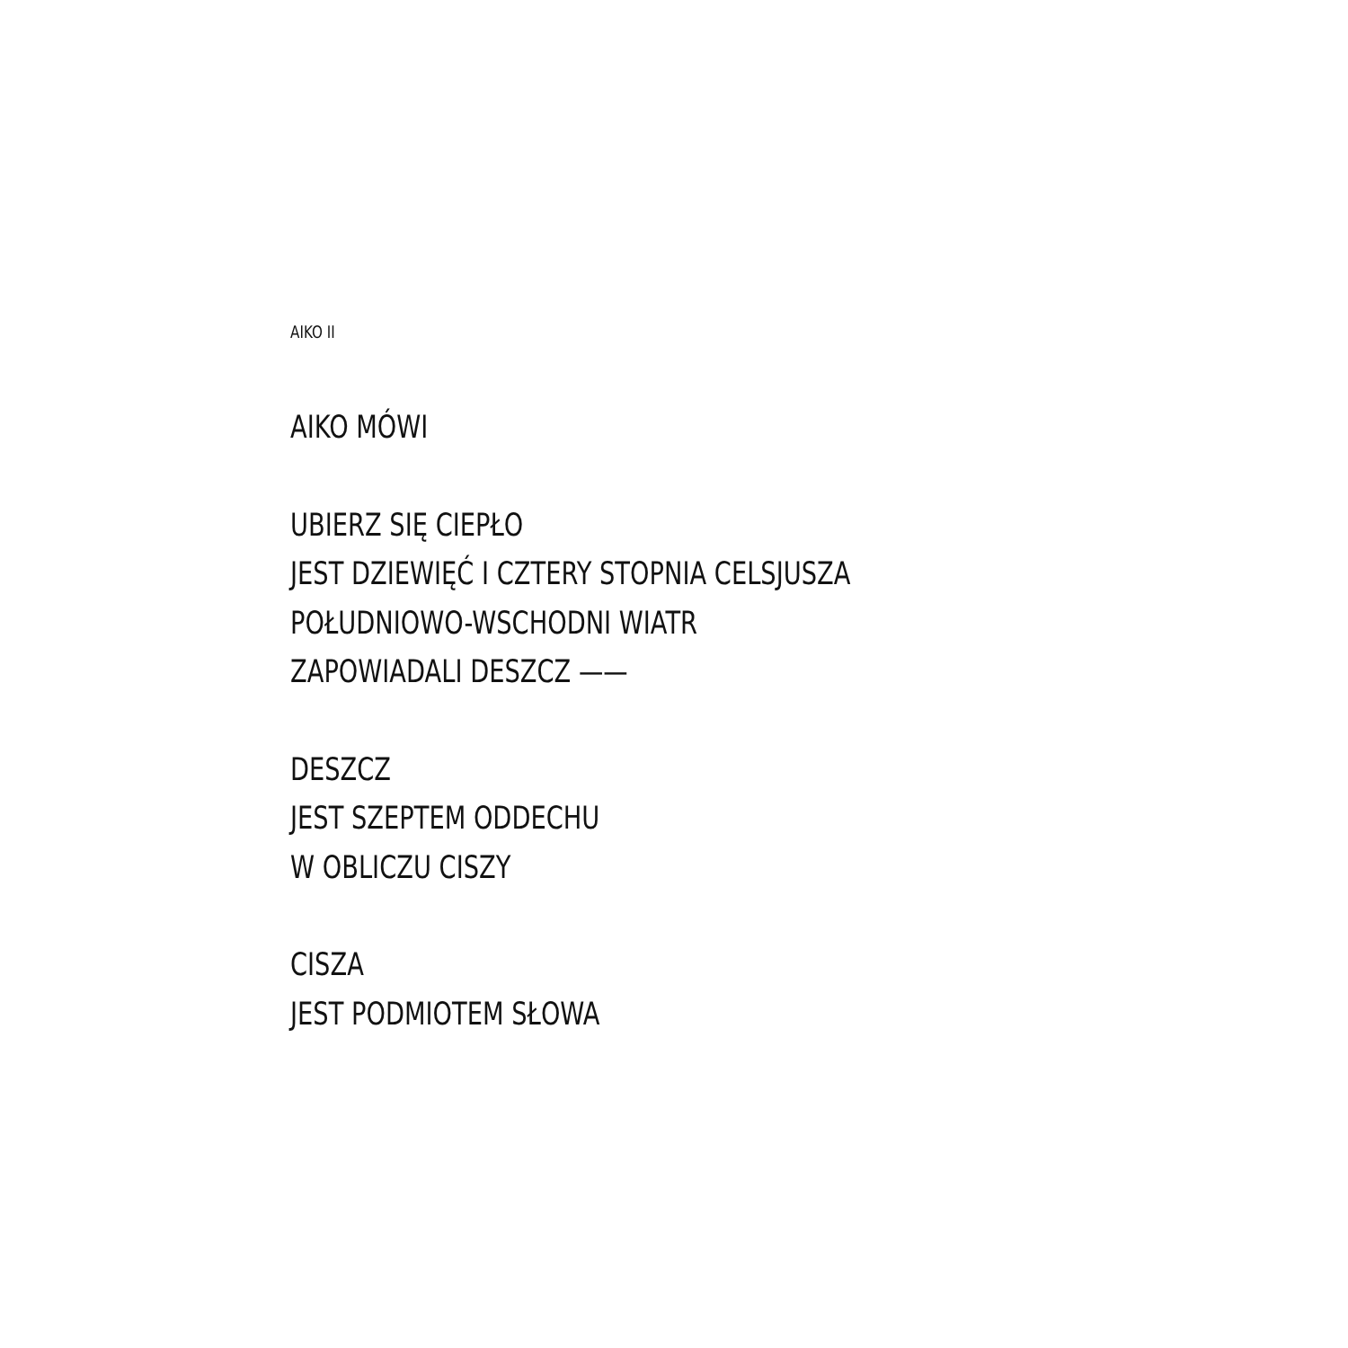AIKO II
AIKO MÓWI
UBIERZ SIĘ CIEPŁO
JEST DZIEWIĘĆ I CZTERY STOPNIA CELSJUSZA
POŁUDNIOWO-WSCHODNI WIATR
ZAPOWIADALI DESZCZ ——
DESZCZ
JEST SZEPTEM ODDECHU
W OBLICZU CISZY
CISZA
JEST PODMIOTEM SŁOWA